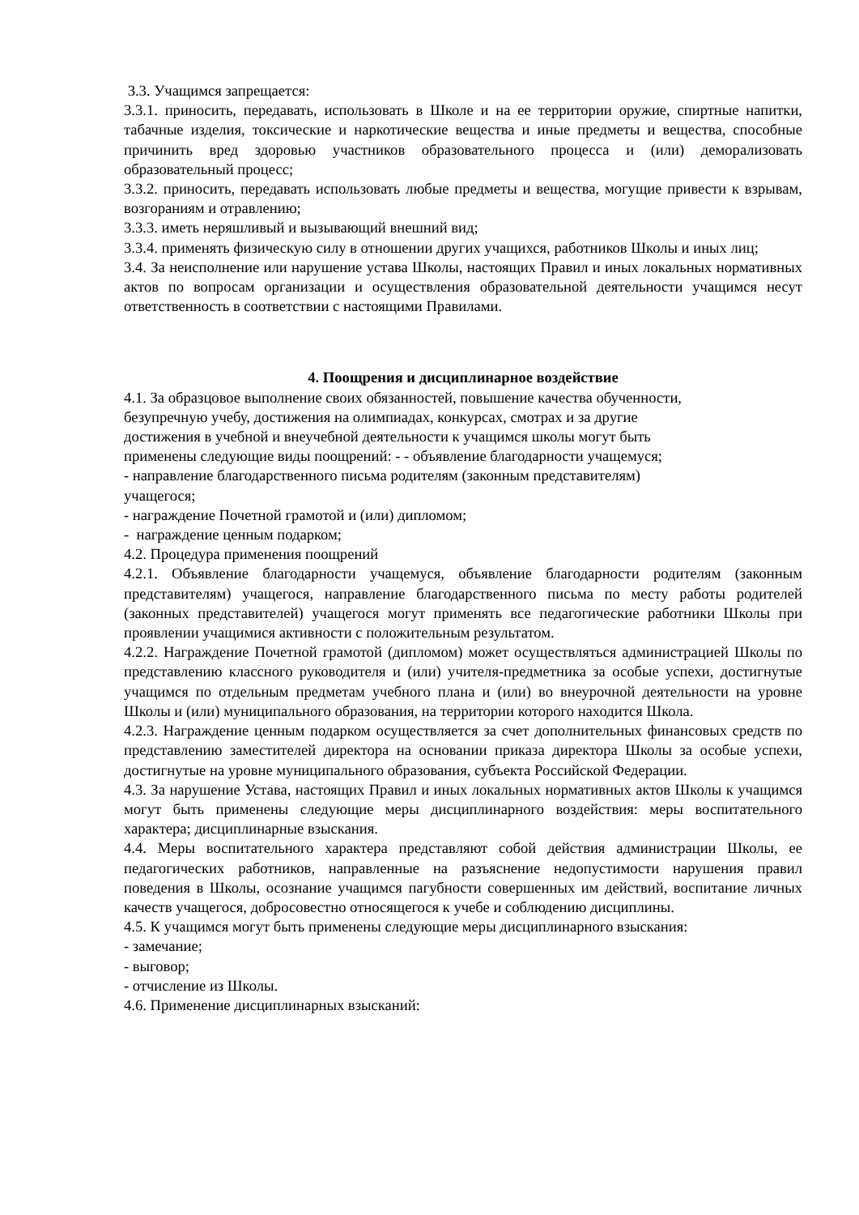3.3. Учащимся запрещается:
3.3.1. приносить, передавать, использовать в Школе и на ее территории оружие, спиртные напитки, табачные изделия, токсические и наркотические вещества и иные предметы и вещества, способные причинить вред здоровью участников образовательного процесса и (или) деморализовать образовательный процесс;
3.3.2. приносить, передавать использовать любые предметы и вещества, могущие привести к взрывам, возгораниям и отравлению;
3.3.3. иметь неряшливый и вызывающий внешний вид;
3.3.4. применять физическую силу в отношении других учащихся, работников Школы и иных лиц;
3.4. За неисполнение или нарушение устава Школы, настоящих Правил и иных локальных нормативных актов по вопросам организации и осуществления образовательной деятельности учащимся несут ответственность в соответствии с настоящими Правилами.
4. Поощрения и дисциплинарное воздействие
4.1. За образцовое выполнение своих обязанностей, повышение качества обученности,
безупречную учебу, достижения на олимпиадах, конкурсах, смотрах и за другие
достижения в учебной и внеучебной деятельности к учащимся школы могут быть
применены следующие виды поощрений: - - объявление благодарности учащемуся;
- направление благодарственного письма родителям (законным представителям)
учащегося;
- награждение Почетной грамотой и (или) дипломом;
- награждение ценным подарком;
4.2. Процедура применения поощрений
4.2.1. Объявление благодарности учащемуся, объявление благодарности родителям (законным представителям) учащегося, направление благодарственного письма по месту работы родителей (законных представителей) учащегося могут применять все педагогические работники Школы при проявлении учащимися активности с положительным результатом.
4.2.2. Награждение Почетной грамотой (дипломом) может осуществляться администрацией Школы по представлению классного руководителя и (или) учителя-предметника за особые успехи, достигнутые учащимся по отдельным предметам учебного плана и (или) во внеурочной деятельности на уровне Школы и (или) муниципального образования, на территории которого находится Школа.
4.2.3. Награждение ценным подарком осуществляется за счет дополнительных финансовых средств по представлению заместителей директора на основании приказа директора Школы за особые успехи, достигнутые на уровне муниципального образования, субъекта Российской Федерации.
4.3. За нарушение Устава, настоящих Правил и иных локальных нормативных актов Школы к учащимся могут быть применены следующие меры дисциплинарного воздействия: меры воспитательного характера; дисциплинарные взыскания.
4.4. Меры воспитательного характера представляют собой действия администрации Школы, ее педагогических работников, направленные на разъяснение недопустимости нарушения правил поведения в Школы, осознание учащимся пагубности совершенных им действий, воспитание личных качеств учащегося, добросовестно относящегося к учебе и соблюдению дисциплины.
4.5. К учащимся могут быть применены следующие меры дисциплинарного взыскания:
- замечание;
- выговор;
- отчисление из Школы.
4.6. Применение дисциплинарных взысканий: